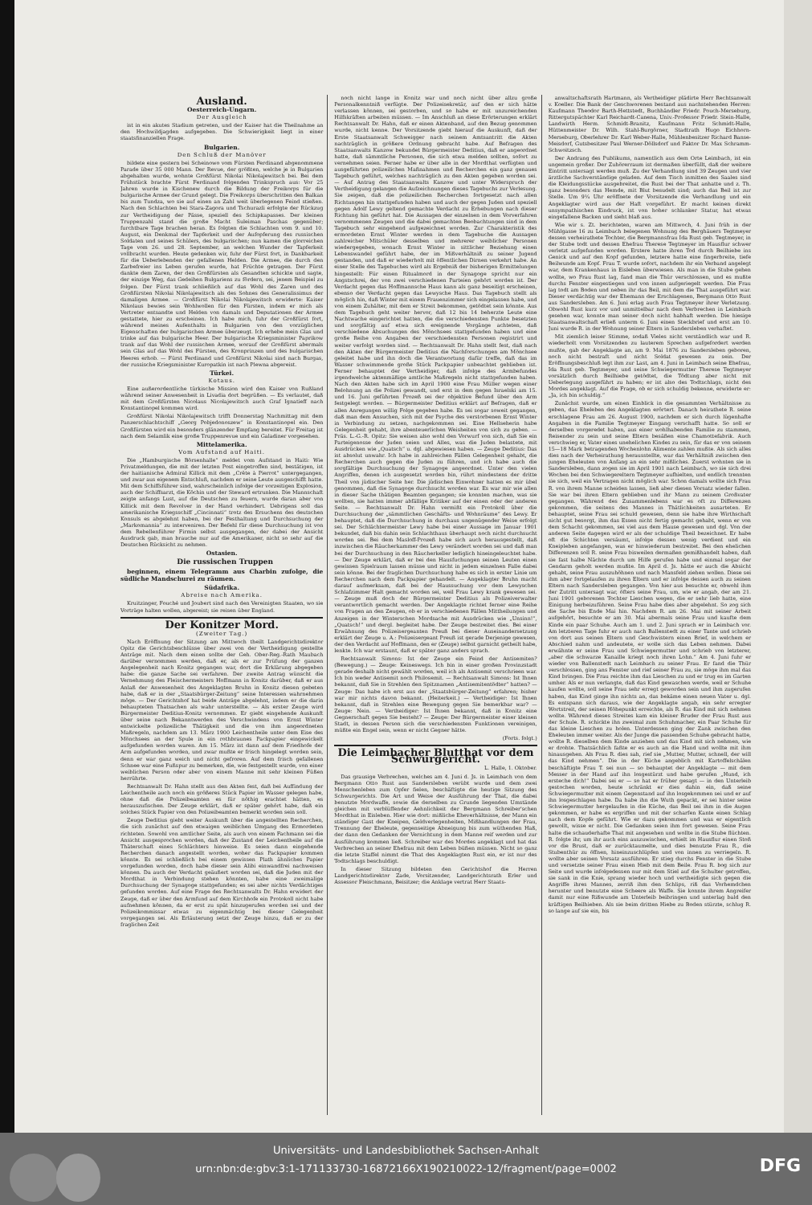Ausland.
Oesterreich-Ungarn.
Der Ausgleich
ist in ein akutes Stadium getreten, und der Kaiser hat die Theilnahme an den Hochwildjagden aufgegeben. Die Schwierigkeit liegt in einer staatsfinanziellen Frage.
Bulgarien.
Den Schluß der Manöver
bildete eine gestern bei Scheinowo vom Fürsten Ferdinand abgenommene Parade über 35 000 Mann. Der Revue, der größten, welche je in Bulgarien abgehalten wurde, wohnte Großfürst Nikolai Nikolajewitsch bei. Bei dem Frühstück brachte Fürst Ferdinand folgenden Trinkspruch aus: Vor 25 Jahren wurde in Kischenew durch die Bildung der Freikorps für die bulgarische Armee der Grund gelegt. Die Freikorps überschritten den Balkan bis zum Tundza, wo sie auf einen an Zahl weit überlegenen Feind stießen. Nach den Schlachten bei Stara-Zagora und Tschurazli erfolgte der Rückzug zur Vertheidigung der Pässe, speziell des Schipkapasses. Der kleinen Truppenzahl stand die große Macht Suleiman Paschas gegenüber; furchtbare Tage brachen heran. Es folgten die Schlachten vom 9. und 10. August, ein Denkmal der Tapferkeit und der Aufopferung des russischen Soldaten und seines Schülers, des bulgarischen; nun kamen die glorreichen Tage vom 26. und 28. September, an welchen Wunder der Tapferkeit vollbracht wurden. Heute gedenken wir, fuhr der Fürst fort, in Dankbarkeit für die Ueberlebenden der gefallenen Helden. Die Armee, die durch den Zarbefreier ins Leben gerufen wurde, hat Früchte getragen. Der Fürst dankte dem Zaren, der den Großfürsten als Gesandten schickte und sagte, der einzige Weg, das Gedeihen Bulgariens zu fördern, sei, jenem Beispiel zu folgen. Der Fürst trank schließlich auf das Wohl des Zaren und des Großfürsten Nikolai Nikolajewitsch als des Sohnes des Generalissimus der damaligen Armee. — Großfürst Nikolai Nikolajewitsch erwiderte: Kaiser Nikolaus bewies sein Wohlwollen für den Fürsten, indem er mich als Vertreter entsandte und Helden von damals und Deputationen der Armee gestattete, hier zu erscheinen. Ich habe mich, fuhr der Großfürst fort, während meines Aufenthalts in Bulgarien von den vorzüglichen Eigenschaften der bulgarischen Armee überzeugt. Ich erhebe mein Glas und trinke auf das bulgarische Heer. Der bulgarische Kriegsminister Paprikow trank auf das Wohl der russischen Armee, worauf der Großfürst abermals sein Glas auf das Wohl des Fürsten, des Kronprinzen und des bulgarischen Heeres erhob. — Fürst Ferdinand und Großfürst Nikolai sind nach Burgas, der russische Kriegsminister Kuropatkin ist nach Plewna abgereist.
Türkei.
Kotaus.
Eine außerordentliche türkische Mission wird den Kaiser von Rußland während seiner Anwesenheit in Livadia dort begrüßen. — Es verlautet, daß mit dem Großfürsten Nicolaus Nicolajewitsch auch Graf Ignatieff nach Konstantinopel kommen wird.
Großfürst Nikolai Nikolajewitsch trifft Donnerstag Nachmittag mit dem Panzerschlachtschiff „Georg Pobjedonoszew“ in Konstantinopel ein. Den Großfürsten wird ein besonders glänzender Empfang bereitet. Für Freitag ist nach dem Selamlik eine große Truppenrevue und ein Galadiner vorgesehen.
Mittelamerika.
Vom Aufstand auf Haiti.
Die „Hamburgische Börsenhalle“ meldet vom Aufstand in Haiti: Wie Privatmeldungen, die mit der letzten Post eingetroffen sind, bestätigen, ist der haitianische Admiral Killick mit dem „Crête à Pierrot“ untergegangen, und zwar aus eigenem Entschluß, nachdem er seine Leute ausgeschifft hatte. Mit dem Schiffsführer sind, wahrscheinlich infolge der vorzeitigen Explosion, auch der Schiffsarzt, die Köchin und der Steward ertrunken. Die Mannschaft zeigte anfangs Lust, auf die Deutschen zu feuern, wurde daran aber von Killick mit dem Revolver in der Hand verhindert. Uebrigens soll das amerikanische Kriegsschiff „Cincinnati“ trotz des Ersuchens des deutschen Konsuls es abgelehnt haben, bei der Festhaltung und Durchsuchung der „Markomannia“ zu interveniren. Der Befehl für diese Durchsuchung ist von dem Rebellenführer Firmin selbst ausgegangen, der dabei der Ansicht Ausdruck gab, man brauche nur auf die Amerikaner, nicht so sehr auf die Deutschen Rücksicht zu nehmen.
Ostasien.
Die russischen Truppen
beginnen, einem Telegramm aus Charbin zufolge, die südliche Mandschurei zu räumen.
Südafrika.
Abreise nach Amerika.
Kruitzinger, Fouché und Joubert sind nach den Vereinigten Staaten, wo sie Vorträge halten wollen, abgereist; sie reisen über England.
Der Konitzer Mord.
(Zweiter Tag.)
Nach Eröffnung der Sitzung am Mittwoch theilt Landgerichtsdirektor Opitz die Gerichtsbeschlüsse über zwei von der Vertheidigung gestellte Anträge mit. Nach dem einen sollte der Geh. Ober-Reg.-Rath Maubach darüber vernommen werden, daß er, als er zur Prüfung der ganzen Angelegenheit nach Konitz gegangen war, dort die Erklärung abgegeben habe: die ganze Sache sei verfahren. Der zweite Antrag wünscht die Vernehmung des Fleischermeisters Hoffmann in Konitz darüber, daß er aus Anlaß der Anwesenheit des Angeklagten Bruhn in Konitz diesen gebeten habe, daß er in der „Staatsbürger-Zeitung“ seine Interessen wahrnehmen möge. — Der Gerichtshof hat beide Anträge abgelehnt, indem er die darin behaupteten Thatsachen als wahr unterstellte. — Als erster Zeuge wird Bürgermeister Deditius-Konitz vernommen. Er giebt eingehende Auskunft über seine nach Bekanntwerden des Verschwindens von Ernst Winter entwickelte polizeiliche Thätigkeit und die von ihm angeordneten Maßregeln, nachdem am 13. März 1900 Leichentheile unter dem Eise des Mönchsees an der Spule in ein rothbraunes Packpapier eingewickelt aufgefunden worden waren. Am 15. März ist dann auf dem Friedhofe der Arm aufgefunden worden, und zwar mußte er frisch hingelegt worden sein, denn er war ganz weich und nicht gefroren. Auf dem frisch gefallenen Schnee war eine Fußspur zu bemerken, die, wie festgestellt wurde, von einer weiblichen Person oder aber von einem Manne mit sehr kleinen Füßen herrührte.
Rechtsanwalt Dr. Hahn stellt aus den Akten fest, daß bei Auffindung der Leichentheile auch noch ein größeres Stück Papier im Wasser gelegen habe, ohne daß die Polizeibeamten es für nöthig erachtet hätten, es herauszufischen. Der Zeuge erklärt, daß er später gehört habe, daß ein solches Stück Papier von den Polizeibeamten bemerkt worden sein soll.
Zeuge Deditius giebt weiter Auskunft über die angestellten Recherchen, die sich zunächst auf den etwaigen weiblichen Umgang des Ermordeten richteten. Sowohl von amtlicher Seite, als auch von einem Fachmann sei die Ansicht ausgesprochen worden, daß der Zustand der Leichentheile auf die Thäterschaft eines Schlächters hinweise. Es seien dann eingehende Recherchen danach angestellt worden, woher das Packpapier kommen könnte. Es sei schließlich bei einem gewissen Plath ähnliches Papier vorgefunden worden, doch habe dieser sein Alibi einwandfrei nachweisen können. Da auch der Verdacht geäußert worden sei, daß die Juden mit der Mordthat in Verbindung stehen könnten, habe eine zweimalige Durchsuchung der Synagoge stattgefunden; es sei aber nichts Verdächtiges gefunden worden. Auf eine Frage des Rechtsanwalts Dr. Hahn erwidert der Zeuge, daß er über den Armfund auf dem Kirchhofe ein Protokoll nicht habe aufnehmen können, da er erst zu spät hinzugerufen worden sei und der Polizeikommissar etwas zu eigenmächtig bei dieser Gelegenheit vorgegangen sei. Als Erläuterung setzt der Zeuge hinzu, daß er zu der fraglichen Zeit
noch nicht lange in Konitz war und noch nicht über allzu große Personalkenntniß verfügte. Der Polizeisekretär, auf den er sich hätte verlassen können, sei gestorben, und so habe er mit unzureichenden Hilfskräften arbeiten müssen. — Im Anschluß an diese Erörterungen erklärt Rechtsanwalt Dr. Hahn, daß er einen Aktenband, auf den Bezug genommen wurde, nicht kenne. Der Vorsitzende giebt hierauf die Auskunft, daß der Erste Staatsanwalt Schweigger nach seinem Amtsantritt die Akten nachträglich in größere Ordnung gebracht habe. Auf Befragen des Staatsanwalts Kanzow bekundet Bürgermeister Deditius, daß er angeordnet hatte, daß sämmtliche Personen, die sich etwa melden sollten, sofort zu vernehmen seien. Ferner habe er über alle in der Mordthat verfügten und ausgeführten polizeilichen Maßnahmen und Recherchen ein ganz genaues Tagebuch geführt, welches nachträglich zu den Akten gegeben worden sei. — Auf Antrag des Staatsanwalts Kanzow und unter Widerspruch der Vertheidigung gelangen die Aufzeichnungen dieses Tagebuchs zur Verlesung. Sie zeigen, daß die polizeilichen Recherchen fortgesetzt nach allen Richtungen hin stattgefunden haben und auch der gegen Juden und speziell gegen Adolf Lewy geltend gemachte Verdacht zu Erhebungen nach dieser Richtung hin geführt hat. Die Aussagen der einzelnen in dem Vorverfahren vernommenen Zeugen und die dabei gemachten Beobachtungen sind in dem Tagebuch sehr eingehend aufgezeichnet worden. Zur Charakteristik des ermordeten Ernst Winter werden in dem Tagebuche die Aussagen zahlreicher Mitschüler desselben und mehrerer weiblicher Personen wiedergegeben, wonach Ernst Winter in sittlicher Beziehung einen Lebenswandel geführt habe, der im Mißverhältniß zu seiner Jugend gestanden, und daß er wiederholt mit öffentlichen Dirnen verkehrt habe. An einer Stelle des Tagebuches wird als Ergebniß der bisherigen Ermittelungen hingestellt: Für einen Ritualmord in der Synagoge spricht nur ein Angstschrei, der von zwei verschiedenen Parteien gehört worden ist. Der Verdacht gegen das Hoffmannsche Haus kann als ganz beseitigt erscheinen, ebenso der Verdacht gegen das Lewysche Haus. Das Tagebuch stellt als möglich hin, daß Winter mit einem Frauenzimmer sich eingelassen habe, und von einem Zuhälter, mit dem er Streit bekommen, getödtet sein könnte. Aus dem Tagebuch geht weiter hervor, daß 12 bis 14 beherzte Leute eine Nachtwache eingerichtet hatten, die die verschiedensten Punkte besetzten und sorgfältig auf etwa sich ereignende Vorgänge achteten, daß verschiedene Absuchungen des Mönchsees stattgefunden haben und eine große Reihe von Angaben der verschiedensten Personen registrirt und weiter verfolgt worden sind. — Rechtsanwalt Dr. Hahn stellt fest, daß nach den Akten der Bürgermeister Deditius die Nachforschungen am Mönchsee geleitet habe und ihn doch die Verantwortung dafür treffe, daß das im Wasser schwimmende große Stück Packpapier unbeachtet geblieben ist. Ferner behauptet der Vertheidiger, daß infolge des Armbefundes irgendwelche aktenmäßige amtliche Maßregeln nicht stattgefunden haben. Nach den Akten habe sich im April 1900 eine Frau Müller wegen einer Belohnung an die Polizei gewandt, und erst in dem gegen Israelski am 15. und 16. Juni geführten Prozeß sei der objektive Befund über den Arm festgelegt worden. — Bürgermeister Deditius erklärt auf Befragen, daß er allen Anregungen willig Folge gegeben habe. Es sei sogar soweit gegangen, daß man dem Ansuchen, sich mit der Psyche des verstorbenen Ernst Winter in Verbindung zu setzen, nachgekommen sei. Eine Hellseherin habe Gelegenheit gehabt, ihre abenteuerlichen Weisheiten von sich zu geben. — Präs. L.-G.-R. Opitz: Sie weisen also wohl den Vorwurf von sich, daß Sie ein Parteigenosse der Juden seien und Alles, was die Juden belastete, mit Ausdrücken wie „Quatsch“ u. dgl. abgewiesen haben. — Zeuge Deditius: Das ist absolut unwahr. Ich habe in zahlreichen Fällen Gelegenheit gehabt, die Recherchen auch gegen die Juden zu führen, und ich habe auch die sorgfältige Durchsuchung der Synagoge angeordnet. Unter den vielen Angriffen, denen ich ausgesetzt worden bin, rührt mindestens der dritte Theil von jüdischer Seite her. Die jüdischen Einwohner hatten es mir übel genommen, daß die Synagoge durchsucht worden war. Es war mir wie allen in dieser Sache thätigen Beamten gegangen; sie konnten machen, was sie wollten, sie hatten immer abfällige Kritiker auf der einen oder der anderen Seite. — Rechtsanwalt Dr. Hahn vermißt ein Protokoll über die Durchsuchung der „sämmtlichen Geschäfts- und Wohnräume“ des Lewy. Er behauptet, daß die Durchsuchung in durchaus ungenügender Weise erfolgt sei. Der Schlächtermeister Lewy habe bei einer Aussage im Januar 1901 bekundet, daß bis dahin sein Schlachthaus überhaupt noch nicht durchsucht worden sei. Bei dem Masloff-Prozeß habe sich auch herausgestellt, daß inzwischen die Räucherkammer des Lewy verändert worden sei und daß man bei der Durchsuchung in den Räucherkeller lediglich hineingeleuchtet habe. — Der Zeuge erklärt, daß er bei den Hausfuchungen seinen Leuten einen gewissen Spielraum lassen müsse und nicht in jedem einzelnen Falle dabei sein könne. Bei der fraglichen Durchsuchung habe es sich in erster Linie um Recherchen nach dem Packpapier gehandelt. — Angeklagter Bruhn macht darauf aufmerksam, daß bei der Haussuchung vor dem Lewyschen Schlafzimmer Halt gemacht worden sei, weil Frau Lewy krank gewesen sei. — Zeuge muß doch der Bürgermeister Deditius als Polizeiverwalter verantwortlich gemacht werden. Der Angeklagte richtet ferner eine Reihe von Fragen an den Zeugen, ob er in verschiedenen Fällen Mittheilungen und Anzeigen in der Winterschen Mordsache mit Ausdrücken wie „Unsinn!“, „Quatsch!“ und dergl. begleitet habe. Der Zeuge bestreitet dies. Bei einer Erwähnung des Polizeisergeanten Preuß bei dieser Auseinandersetzung erklärt der Zeuge u. A.: Polizeisergeant Preuß ist gerade Derjenige gewesen, der den Verdacht auf Hoffmann, den er (Zeuge) selbst garnicht getheilt habe, lenkte. Ich war erstaunt, daß er später ganz anders sprach.
Rechtsanwalt Simons: Ist der Zeuge ein Feind der Antisemiten? (Bewegung.) — Zeuge: Keineswegs. Ich bin in einer großen Provinzstadt gerade deshalb nicht gewählt worden, weil ich als Antisemit verschrieen war. Ich bin weder Antisemit noch Philosemit. — Rechtsanwalt Simons: Ist Ihnen bekannt, daß Sie in Strehlen den Spitznamen „Antisemitentödter“ hatten? — Zeuge: Das habe ich erst aus der „Staatsbürger-Zeitung“ erfahren; bisher war mir nichts davon bekannt. (Heiterkeit.) — Vertheidiger: Ist Ihnen bekannt, daß in Strehlen eine Bewegung gegen Sie bemerkbar war? — Zeuge: Nein. — Vertheidiger: Ist Ihnen bekannt, daß in Konitz eine Gegnerschaft gegen Sie besteht? — Zeuge: Der Bürgermeister einer kleinen Stadt, in dessen Person sich die verschiedensten Funktionen vereinigen, müßte ein Engel sein, wenn er nicht Gegner hätte.
(Forts. folgt.)
Die Leimbacher Blutthat vor dem Schwurgericht.
L. Halle, 1. Oktober.
Das grausige Verbrechen, welches am 4. Juni d. Js. in Leimbach von dem Bergmann Otto Rust aus Sandersleben verübt wurde und dem zwei Menschenleben zum Opfer fielen, beschäftigte die heutige Sitzung des Schwurgerichts. Die Art und Weise der Ausführung der That, die dabei benutzte Mordwaffe, sowie die derselben zu Grunde liegenden Umstände gleichen mit verblüffender Aehnlichkeit der Bergmann Schreiber'schen Mordthat in Eisleben. Hier wie dort: mißliche Eheverhältnisse, der Mann ein ständiger Gast der Kneipen, Geldverlegenheiten, Mißhandlungen der Frau, Trennung der Eheleute, gegenseitige Abneigung bis zum wüthenden Haß, der dann den Gedanken der Vernichtung in dem Manne reif werden und zur Ausführung kommen ließ. Schreiber war des Mordes angeklagt und hat das Verbrechen an seiner Ehefrau mit dem Leben büßen müssen. Nicht so ganz die letzte Staffel nimmt die That des Angeklagten Rust ein, er ist nur des Todtschlags beschuldigt.
In dieser Sitzung bildeten den Gerichtshof die Herren Landgerichtsdirektor Zade, Vorsitzender, Landgerichtsrath Erler und Assessor Fleischmann, Beisitzer; die Anklage vertrat Herr Staats-
anwaltschaftsrath Hartmann, als Vertheidiger plädirte Herr Rechtsanwalt v. Koeller. Die Bank der Geschworenen bestand aus nachstehenden Herren: Kaufmann Theodor Barth-Hettstedt, Buchhändler Friedr. Pouch-Merseburg, Rittergutspächter Karl Reichardt-Canena, Univ.-Professor Friedr. Stein-Halle, Landwirth Herm. Schmidt-Branitz, Kaufmann Fritz Schmidt-Halle, Hüttenmeister Dr. Wilh. Stahl-Burgörner, Stadtrath Hugo Eichhorn-Merseburg, Oberlehrer Dr. Karl Weber-Halle, Mühlenbesitzer Richard Banse-Meisdorf, Gutsbesitzer Paul Werner-Döllsdorf und Faktor Dr. Max Schramm-Schwoitzsch.
Der Andrang des Publikums, namentlich aus dem Orte Leimbach, ist ein ungemein großer. Der Zuhörerraum ist dermaßen überfüllt, daß der weitere Eintritt untersagt werden muß. Zu der Verhandlung sind 39 Zeugen und vier ärztliche Sachverständige geladen. Auf dem Tisch inmitten des Saales sind die Kleidungsstücke ausgebreitet, die Rust bei der That anhatte und z. Th. ganz besonders das Hemde, mit Blut besudelt sind; auch das Beil ist zur Stelle. Um 9¼ Uhr eröffnete der Vorsitzende die Verhandlung und ein Angeklagter wird aus der Haft vorgeführt. Er macht keinen direkt unsympathischen Eindruck, ist von hoher schlanker Statur, hat etwas eingefallene Backen und sieht blaß aus.
Wie wir s. Zt. berichteten, waren am Mittwoch, 4. Juni früh in der Mühlgasse 16 zu Leimbach belegenen Wohnung des Berghäuers Tegtmeyer dessen verheirathete Tochter, die Bergmannsfrau Ida Rust geb. Tegtmeyer, in der Stube todt und dessen Ehefrau Therese Tegtmeyer im Hausflur schwer verletzt aufgefunden worden. Erstere hatte ihren Tod durch Beilhiebe ins Genick und auf den Kopf gefunden, letztere hatte eine fingerbreite, tiefe Beilwunde am Kopf. Frau T. wurde sofort, nachdem ihr ein Verband angelegt war, dem Krankenhaus in Eisleben überwiesen. Als man in die Stube gehen wollte, wo Frau Rust lag, fand man die Thür verschlossen, und es mußte durchs Fenster eingestiegen und von innen aufgeriegelt werden. Die Frau lag todt am Boden und neben ihr das Beil, mit dem die That ausgeführt war. Dieser verdächtig war der Ehemann der Erschlagenen, Bergmann Otto Rust aus Sandersleben. Am 6. Juni erlag auch Frau Tegtmeyer ihrer Verletzung. Obwohl Rust kurz vor und unmittelbar nach dem Verbrechen in Leimbach gesehen war, konnte man seiner doch nicht habhaft werden. Die hiesige Staatsanwaltschaft erließ unterm 6. Juni einen Steckbrief und erst am 10. Juni wurde R. in der Wohnung seiner Eltern in Sandersleben verhaftet.
Mit ziemlich leiser Stimme, sodaß Vieles nicht verständlich war und R. wiederholt vom Vorsitzenden zu lauterem Sprechen aufgefordert werden mußte, gab der Angeklagte an, am 9. Mai 1876 zu Sandersleben geboren, noch nicht bestraft und nicht Soldat gewesen zu sein. Der Eröffnungsbeschluß legt ihm zur Last, am 4. Juni in Leimbach seine Ehefrau, Ida Rust geb. Tegtmeyer, und seine Schwiegermutter Therese Tegtmeyer vorsätzlich durch Beilhiebe getödtet, die Tödtung aber nicht mit Ueberlegung ausgeführt zu haben; er ist also des Todtschlags, nicht des Mordes angeklagt. Auf die Frage, ob er sich schuldig bekenne, erwiderte er: „Ja, ich bin schuldig.“
Zunächst wurde, um einen Einblick in die gesammten Verhältnisse zu geben, das Eheleben des Angeklagten erörtert. Danach heirathete R. seine erschlagene Frau am 26. August 1900, nachdem er sich durch lügenhafte Angaben in die Familie Tegtmeyer Eingang verschafft hatte. So soll er derselben vorgeredet haben, aus einer wohlhabenden Familie zu stammen, Reisender zu sein und seine Eltern besäßen eine Chamottefabrik. Auch verschwieg er, Vater eines unehelichen Kindes zu sein, für das er von seinem 15—18 Mark betragenden Wochenlohn Alimente zahlen mußte. Als sich alles dies nach der Verheirathung herausstellte, war das Verhältniß zwischen den jungen Eheleuten von Anfang an ein sehr mißliches. Zuerst wohnten sie in Sandersleben, dann zogen sie im April 1901 nach Leimbach, wo sie sich drei Wochen bei den Schwiegereltern Tegtmeyer aufhielten, und endlich trennten sie sich, weil ein Vertragen nicht möglich war. Schon damals wollte sich Frau R. von ihrem Manne scheiden lassen, ließ aber diesen Vorsatz wieder fallen. Sie war bei ihren Eltern geblieben und ihr Mann zu seinem Großvater gegangen. Während des Zusammenlebens war es oft zu Differenzen gekommen, die seitens des Mannes in Thätlichkeiten ausarteten. Er behauptet, seine Frau sei schuld gewesen, denn sie habe ihre Wirthschaft nicht gut besorgt, ihm das Essen nicht fertig gemacht gehabt, wenn er von dem Schacht gekommen, sei viel aus dem Hause gewesen und dgl. Von der anderen Seite dagegen wird er als der schuldige Theil bezeichnet. Er habe oft die Schichten versäumt, infolge dessen wenig verdient und ein Kneipleben angefangen, was er hinwiederum bestreitet. Bei den ehelichen Differenzen soll R. seine Frau bisweilen dermaßen gemißhandelt haben, daß sie fast halbe Nächte durch um Hilfe gerufen habe und einmal sogar der Gendarm geholt werden mußte. Im April d. Js. hätte er auch die Absicht gehabt, seine Frau auszuhöhnen und nach Mansfeld ziehen wollen. Diese sei ihm aber fortgelaufen zu ihren Eltern und er infolge dessen auch zu seinen Eltern nach Sandersleben gegangen. Von hier aus besuchte er, obwohl ihm der Zutritt untersagt war, öfters seine Frau, um, wie er angab, der am 21. Juni 1901 geborenen Tochter Lieschen wegen, die er sehr lieb hatte, eine Einigung herbeizuführen. Seine Frau habe dies aber abgelehnt. So zog sich die Sache bis Ende Mai hin. Nachdem R. am 26. Mai mit seiner Arbeit aufgehört, besuchte er am 30. Mai abermals seine Frau und kaufte dem Kinde ein paar Schuhe. Auch am 1. und 2. Juni sprach er in Leimbach vor. Am letzteren Tage fuhr er auch nach Ballenstedt zu einer Tante und schrieb von dort aus seinen Eltern und Geschwistern einen Brief, in welchem er Abschied nahm und andeutete, er wolle sich das Leben nehmen. Dabei erwähnte er seine Frau und Schwiegermutter und schrieb von letzterer, „aber die schwarze Kanaille kriegt noch ihren Lohn.“ Am 4. Juni fuhr er wieder von Ballenstedt nach Leimbach zu seiner Frau. Er fand die Thür verschlossen, ging ans Fenster und rief seiner Frau zu, sie möge ihm mal das Kind bringen. Die Frau reichte ihm das Lieschen zu und er trug es im Garten umher. Als er nun verlangte, daß das Kind gewaschen werde, weil er Schuhe kaufen wollte, soll seine Frau sehr erregt geworden sein und ihm zugerufen haben, das Kind ginge ihn nichts an, das bekäme einen neuen Vater u. dgl. Es entspann sich daraus, wie der Angeklagte angab, ein sehr erregter Wortstreit, der seinen Höhepunkt erreichte, als R. das Kind mit sich nehmen wollte. Während dieses Streites kam ein kleiner Bruder der Frau Rust aus der Schule. R. schickte ihn zweimal zum Schuhmacher, ein Paar Schuhe für das kleine Lieschen zu holen. Unterdessen ging der Zank zwischen den Eheleuten immer weiter. Als der Junge die passenden Schuhe gebracht hatte, wollte R. dieselben dem Kinde anziehen und das Kind mit sich nehmen, wie er drohte. Thatsächlich faßte er es auch an die Hand und wollte mit ihm hinausgehen. Als Frau R. dies sah, rief sie „Mutter, Mutter, schnell, der will das Kind nehmen“. Die in der Küche angeblich mit Kartoffelschälen beschäftigte Frau T. sei nun — so behauptet der Angeklagte — mit dem Messer in der Hand auf ihn losgestürzt und habe gerufen „Hund, ich ersteche dich!“ Dabei sei er — so hat er früher gesagt — in den Unterleib gestochen worden, heute schränkt er dies dahin ein, daß seine Schwiegermutter mit einem Gegenstand auf ihn losgekommen sei und er auf ihn losgeschlagen habe. Da habe ihn die Wuth gepackt, er sei hinter seine Schwiegermutter hergelaufen in die Küche, das Beil sei ihm in die Augen gekommen, er habe es ergriffen und mit der scharfen Kante einen Schlag nach dem Kopfe geführt. Wie er dazu gekommen und was er eigentlich gewollt, wisse er nicht. Die Gedanken seien ihm fort gewesen. Seine Frau halte die schauderhafte That mit angesehen und wollte in die Stube flüchten. R. folgte ihr, um ihr auch eins auszuwischen, erhielt im Hausflur einen Stoß vor die Brust, daß er zurücktaumelte, und dies benutzte Frau R., die Stubenthür zu öffnen, hineinzuschlüpfen und von innen zu verriegeln. R. wollte aber seinen Vorsatz ausführen. Er stieg durchs Fenster in die Stube und versetzte seiner Frau einen Hieb mit dem Beile. Frau R. bog sich zur Seite und wurde infolgedessen nur mit dem Stiel auf die Schulter getroffen, sie sank in die Knie, sprang wieder hoch und vertheidigte sich gegen die Angriffe ihres Mannes, zerriß ihm den Schlips, riß das Vorhemdchen herunter und benutzte eine Scheere als Waffe. Sie konnte ihrem Angreifer damit nur eine Rißwunde am Unterleib beibringen und unterlag bald den kräftigen Beilhieben. Als sie beim dritten Hiebe zu Boden stürzte, schlug R. so lange auf sie ein, bis
Universitäts- und Landesbibliothek Sachsen-Anhalt
urn:nbn:de:gbv:3:1-171133730-16872166X190210022-12/fragment/page=0002
DFG